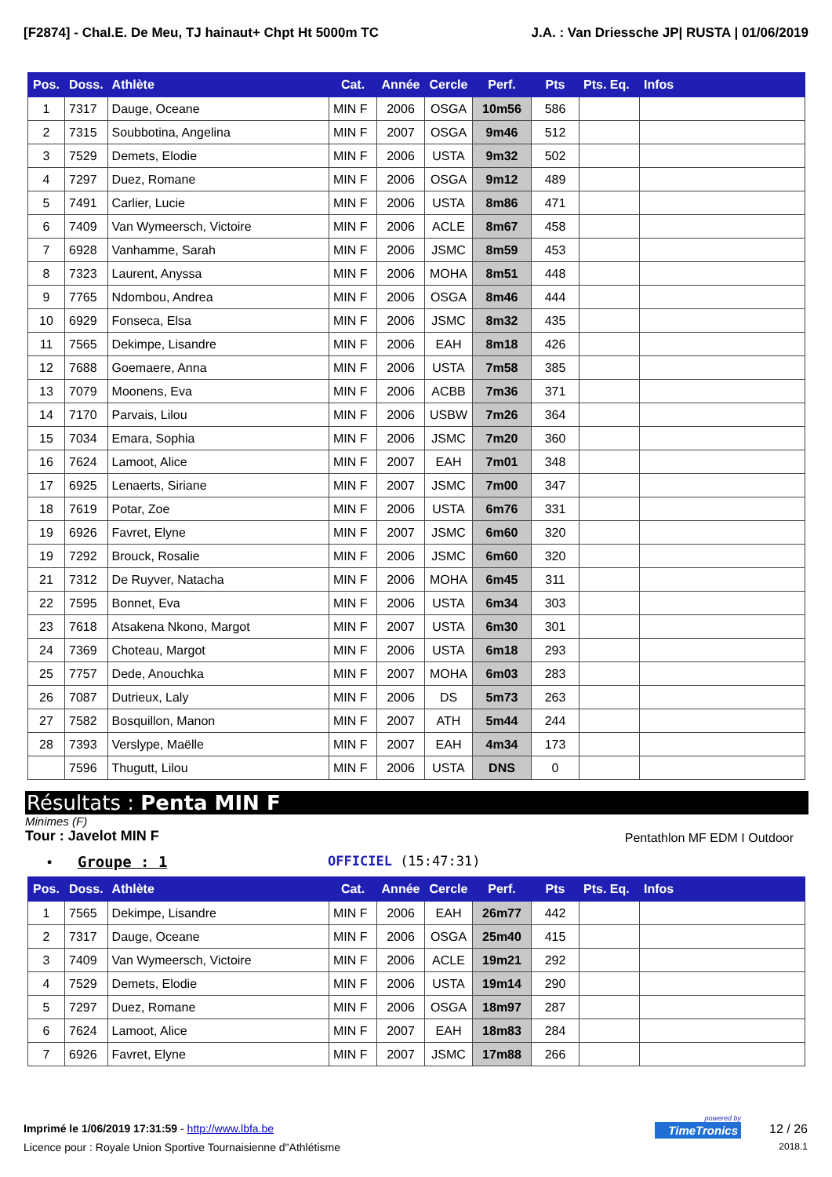[F2874] - Chal.E. De Meu, TJ hainaut+ Chpt Ht 5000m TC J.A. : Van Driessche JP| RUSTA | 01/06/2019
| Pos. | Doss. | Athlète | Cat. | Année | Cercle | Perf. | Pts | Pts. Eq. | Infos |
| --- | --- | --- | --- | --- | --- | --- | --- | --- | --- |
| 1 | 7317 | Dauge, Oceane | MIN F | 2006 | OSGA | 10m56 | 586 | | |
| 2 | 7315 | Soubbotina, Angelina | MIN F | 2007 | OSGA | 9m46 | 512 | | |
| 3 | 7529 | Demets, Elodie | MIN F | 2006 | USTA | 9m32 | 502 | | |
| 4 | 7297 | Duez, Romane | MIN F | 2006 | OSGA | 9m12 | 489 | | |
| 5 | 7491 | Carlier, Lucie | MIN F | 2006 | USTA | 8m86 | 471 | | |
| 6 | 7409 | Van Wymeersch, Victoire | MIN F | 2006 | ACLE | 8m67 | 458 | | |
| 7 | 6928 | Vanhamme, Sarah | MIN F | 2006 | JSMC | 8m59 | 453 | | |
| 8 | 7323 | Laurent, Anyssa | MIN F | 2006 | MOHA | 8m51 | 448 | | |
| 9 | 7765 | Ndombou, Andrea | MIN F | 2006 | OSGA | 8m46 | 444 | | |
| 10 | 6929 | Fonseca, Elsa | MIN F | 2006 | JSMC | 8m32 | 435 | | |
| 11 | 7565 | Dekimpe, Lisandre | MIN F | 2006 | EAH | 8m18 | 426 | | |
| 12 | 7688 | Goemaere, Anna | MIN F | 2006 | USTA | 7m58 | 385 | | |
| 13 | 7079 | Moonens, Eva | MIN F | 2006 | ACBB | 7m36 | 371 | | |
| 14 | 7170 | Parvais, Lilou | MIN F | 2006 | USBW | 7m26 | 364 | | |
| 15 | 7034 | Emara, Sophia | MIN F | 2006 | JSMC | 7m20 | 360 | | |
| 16 | 7624 | Lamoot, Alice | MIN F | 2007 | EAH | 7m01 | 348 | | |
| 17 | 6925 | Lenaerts, Siriane | MIN F | 2007 | JSMC | 7m00 | 347 | | |
| 18 | 7619 | Potar, Zoe | MIN F | 2006 | USTA | 6m76 | 331 | | |
| 19 | 6926 | Favret, Elyne | MIN F | 2007 | JSMC | 6m60 | 320 | | |
| 19 | 7292 | Brouck, Rosalie | MIN F | 2006 | JSMC | 6m60 | 320 | | |
| 21 | 7312 | De Ruyver, Natacha | MIN F | 2006 | MOHA | 6m45 | 311 | | |
| 22 | 7595 | Bonnet, Eva | MIN F | 2006 | USTA | 6m34 | 303 | | |
| 23 | 7618 | Atsakena Nkono, Margot | MIN F | 2007 | USTA | 6m30 | 301 | | |
| 24 | 7369 | Choteau, Margot | MIN F | 2006 | USTA | 6m18 | 293 | | |
| 25 | 7757 | Dede, Anouchka | MIN F | 2007 | MOHA | 6m03 | 283 | | |
| 26 | 7087 | Dutrieux, Laly | MIN F | 2006 | DS | 5m73 | 263 | | |
| 27 | 7582 | Bosquillon, Manon | MIN F | 2007 | ATH | 5m44 | 244 | | |
| 28 | 7393 | Verslype, Maëlle | MIN F | 2007 | EAH | 4m34 | 173 | | |
| | 7596 | Thugutt, Lilou | MIN F | 2006 | USTA | DNS | 0 | | |
Résultats : Penta MIN F
Minimes (F)
Tour : Javelot MIN F Pentathlon MF EDM I Outdoor
• Groupe : 1 OFFICIEL (15:47:31)
| Pos. | Doss. | Athlète | Cat. | Année | Cercle | Perf. | Pts | Pts. Eq. | Infos |
| --- | --- | --- | --- | --- | --- | --- | --- | --- | --- |
| 1 | 7565 | Dekimpe, Lisandre | MIN F | 2006 | EAH | 26m77 | 442 | | |
| 2 | 7317 | Dauge, Oceane | MIN F | 2006 | OSGA | 25m40 | 415 | | |
| 3 | 7409 | Van Wymeersch, Victoire | MIN F | 2006 | ACLE | 19m21 | 292 | | |
| 4 | 7529 | Demets, Elodie | MIN F | 2006 | USTA | 19m14 | 290 | | |
| 5 | 7297 | Duez, Romane | MIN F | 2006 | OSGA | 18m97 | 287 | | |
| 6 | 7624 | Lamoot, Alice | MIN F | 2007 | EAH | 18m83 | 284 | | |
| 7 | 6926 | Favret, Elyne | MIN F | 2007 | JSMC | 17m88 | 266 | | |
Imprimé le 1/06/2019 17:31:59 - http://www.lbfa.be
Licence pour : Royale Union Sportive Tournaisienne d"Athlétisme
powered by
TimeTronics
12 / 26
2018.1